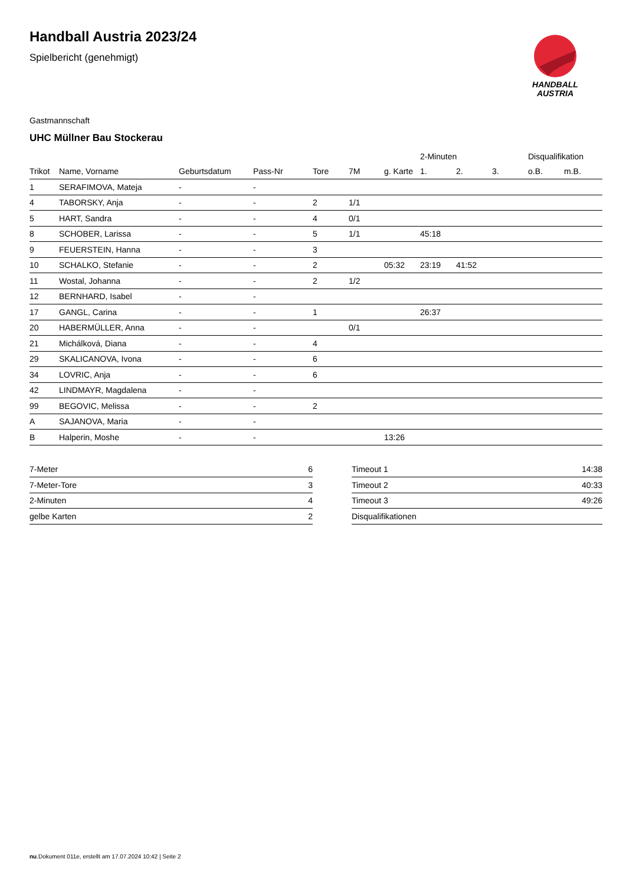Handball Austria 2023/24
Spielbericht (genehmigt)
HANDBALL
AUSTRIA
Gastmannschaft
UHC Müllner Bau Stockerau
| | | | | | | | 2-Minuten | | | Disqualifikation | |
| --- | --- | --- | --- | --- | --- | --- | --- | --- | --- | --- | --- |
| Trikot | Name, Vorname | Geburtsdatum | Pass-Nr | Tore | 7M | g. Karte | 1. | 2. | 3. | o.B. | m.B. |
| 1 | SERAFIMOVA, Mateja | - | - | | | | | | | | |
| 4 | TABORSKY, Anja | - | - | 2 | 1/1 | | | | | | |
| 5 | HART, Sandra | - | - | 4 | 0/1 | | | | | | |
| 8 | SCHOBER, Larissa | - | - | 5 | 1/1 | | 45:18 | | | | |
| 9 | FEUERSTEIN, Hanna | - | - | 3 | | | | | | | |
| 10 | SCHALKO, Stefanie | - | - | 2 | | 05:32 | 23:19 | 41:52 | | | |
| 11 | Wostal, Johanna | - | - | 2 | 1/2 | | | | | | |
| 12 | BERNHARD, Isabel | - | - | | | | | | | | |
| 17 | GANGL, Carina | - | - | 1 | | | 26:37 | | | | |
| 20 | HABERMÜLLER, Anna | - | - | | 0/1 | | | | | | |
| 21 | Michálková, Diana | - | - | 4 | | | | | | | |
| 29 | SKALICANOVA, Ivona | - | - | 6 | | | | | | | |
| 34 | LOVRIC, Anja | - | - | 6 | | | | | | | |
| 42 | LINDMAYR, Magdalena | - | - | | | | | | | | |
| 99 | BEGOVIC, Melissa | - | - | 2 | | | | | | | |
| A | SAJANOVA, Maria | - | - | | | | | | | | |
| B | Halperin, Moshe | - | - | | | 13:26 | | | | | |
| 7-Meter | 6 |
| 7-Meter-Tore | 3 |
| 2-Minuten | 4 |
| gelbe Karten | 2 |
| Timeout 1 | 14:38 |
| Timeout 2 | 40:33 |
| Timeout 3 | 49:26 |
| Disqualifikationen | |
nu.Dokument 011e, erstellt am 17.07.2024 10:42 | Seite 2